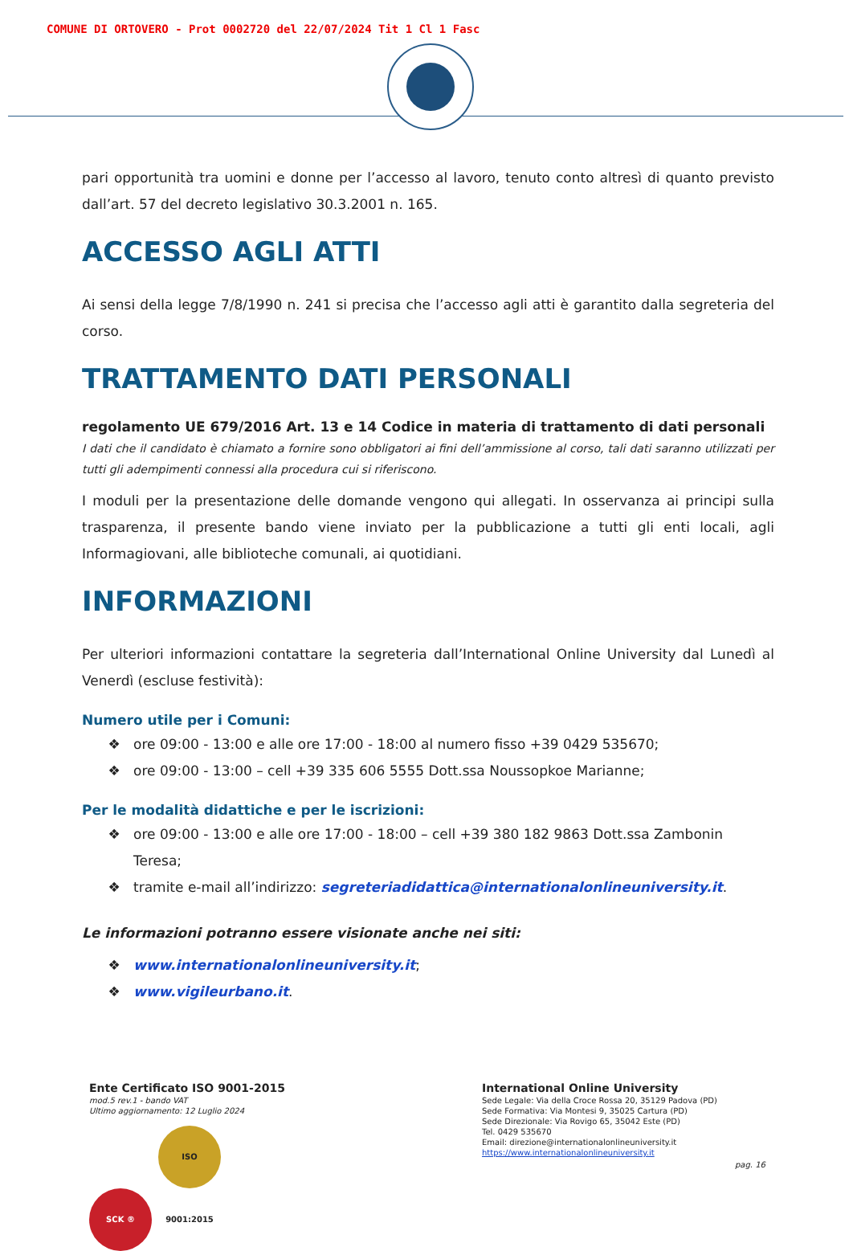COMUNE DI ORTOVERO - Prot 0002720 del 22/07/2024 Tit 1 Cl 1 Fasc
pari opportunità tra uomini e donne per l’accesso al lavoro, tenuto conto altresì di quanto previsto dall’art. 57 del decreto legislativo 30.3.2001 n. 165.
ACCESSO AGLI ATTI
Ai sensi della legge 7/8/1990 n. 241 si precisa che l’accesso agli atti è garantito dalla segreteria del corso.
TRATTAMENTO DATI PERSONALI
regolamento UE 679/2016 Art. 13 e 14 Codice in materia di trattamento di dati personali
I dati che il candidato è chiamato a fornire sono obbligatori ai fini dell’ammissione al corso, tali dati saranno utilizzati per tutti gli adempimenti connessi alla procedura cui si riferiscono.
I moduli per la presentazione delle domande vengono qui allegati. In osservanza ai principi sulla trasparenza, il presente bando viene inviato per la pubblicazione a tutti gli enti locali, agli Informagiovani, alle biblioteche comunali, ai quotidiani.
INFORMAZIONI
Per ulteriori informazioni contattare la segreteria dall’International Online University dal Lunedì al Venerdì (escluse festività):
Numero utile per i Comuni:
ore 09:00 - 13:00 e alle ore 17:00 - 18:00 al numero fisso +39 0429 535670;
ore 09:00 - 13:00 – cell +39 335 606 5555 Dott.ssa Noussopkoe Marianne;
Per le modalità didattiche e per le iscrizioni:
ore 09:00 - 13:00 e alle ore 17:00 - 18:00 – cell +39 380 182 9863 Dott.ssa Zambonin Teresa;
tramite e-mail all’indirizzo: segreteriadidattica@internationalonlineuniversity.it.
Le informazioni potranno essere visionate anche nei siti:
www.internationalonlineuniversity.it;
www.vigileurbano.it.
Ente Certificato ISO 9001-2015
mod.5 rev.1 - bando VAT
Ultimo aggiornamento: 12 Luglio 2024
SCK ® ISO 9001:2015
International Online University
Sede Legale: Via della Croce Rossa 20, 35129 Padova (PD)
Sede Formativa: Via Montesi 9, 35025 Cartura (PD)
Sede Direzionale: Via Rovigo 65, 35042 Este (PD)
Tel. 0429 535670
Email: direzione@internationalonlineuniversity.it
https://www.internationalonlineuniversity.it
pag. 16